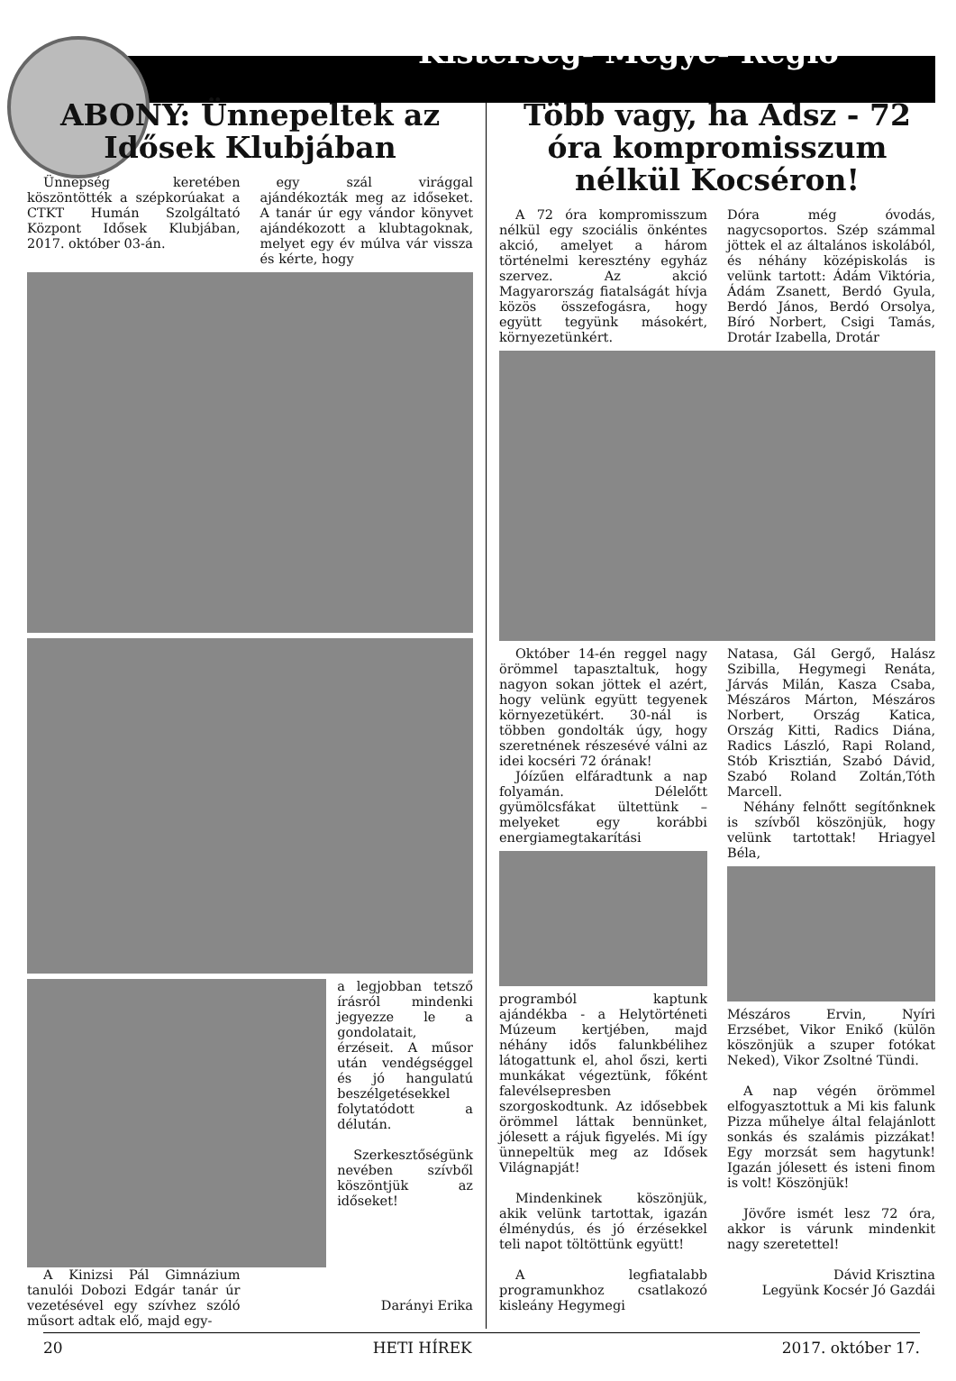Kistérség- Megye- Régió
ABONY: Ünnepeltek az Idősek Klubjában
Ünnepség keretében köszöntötték a szépkorúakat a CTKT Humán Szolgáltató Központ Idősek Klubjában, 2017. október 03-án.
egy szál virággal ajándékozták meg az időseket. A tanár úr egy vándor könyvet ajándékozott a klubtagoknak, melyet egy év múlva vár vissza és kérte, hogy
a legjobban tetsző írásról mindenki jegyezze le a gondolatait, érzéseit. A műsor után vendégséggel és jó hangulatú beszélgetésekkel folytatódott a délután.
Szerkesztőségünk nevében szívből köszöntjük az időseket!
A Kinizsi Pál Gimnázium tanulói Dobozi Edgár tanár úr vezetésével egy szívhez szóló műsort adtak elő, majd egy-
Darányi Erika
Több vagy, ha Adsz - 72 óra kompromisszum nélkül Kocséron!
A 72 óra kompromisszum nélkül egy szociális önkéntes akció, amelyet a három történelmi keresztény egyház szervez. Az akció Magyarország fiatalságát hívja közös összefogásra, hogy együtt tegyünk másokért, környezetünkért.
Dóra még óvodás, nagycsoportos. Szép számmal jöttek el az általános iskolából, és néhány középiskolás is velünk tartott: Ádám Viktória, Ádám Zsanett, Berdó Gyula, Berdó János, Berdó Orsolya, Bíró Norbert, Csigi Tamás, Drotár Izabella, Drotár
Október 14-én reggel nagy örömmel tapasztaltuk, hogy nagyon sokan jöttek el azért, hogy velünk együtt tegyenek környezetükért. 30-nál is többen gondolták úgy, hogy szeretnének részesévé válni az idei kocséri 72 órának!
Jóízűen elfáradtunk a nap folyamán. Délelőtt gyümölcsfákat ültettünk – melyeket egy korábbi energiamegtakarítási
programból kaptunk ajándékba - a Helytörténeti Múzeum kertjében, majd néhány idős falunkbélihez látogattunk el, ahol őszi, kerti munkákat végeztünk, főként falevélsepresben szorgoskodtunk. Az idősebbek örömmel láttak bennünket, jólesett a rájuk figyelés. Mi így ünnepeltük meg az Idősek Világnapját!
Mindenkinek köszönjük, akik velünk tartottak, igazán élménydús, és jó érzésekkel teli napot töltöttünk együtt!
A legfiatalabb programunkhoz csatlakozó kisleány Hegymegi
Natasa, Gál Gergő, Halász Szibilla, Hegymegi Renáta, Járvás Milán, Kasza Csaba, Mészáros Márton, Mészáros Norbert, Ország Katica, Ország Kitti, Radics Diána, Radics László, Rapi Roland, Stób Krisztián, Szabó Dávid, Szabó Roland Zoltán,Tóth Marcell.
Néhány felnőtt segítőnknek is szívből köszönjük, hogy velünk tartottak! Hriagyel Béla,
Mészáros Ervin, Nyíri Erzsébet, Vikor Enikő (külön köszönjük a szuper fotókat Neked), Vikor Zsoltné Tündi.
A nap végén örömmel elfogyasztottuk a Mi kis falunk Pizza műhelye által felajánlott sonkás és szalámis pizzákat! Egy morzsát sem hagytunk! Igazán jólesett és isteni finom is volt! Köszönjük!
Jövőre ismét lesz 72 óra, akkor is várunk mindenkit nagy szeretettel!
Dávid Krisztina
Legyünk Kocsér Jó Gazdái
20 HETI HÍREK 2017. október 17.